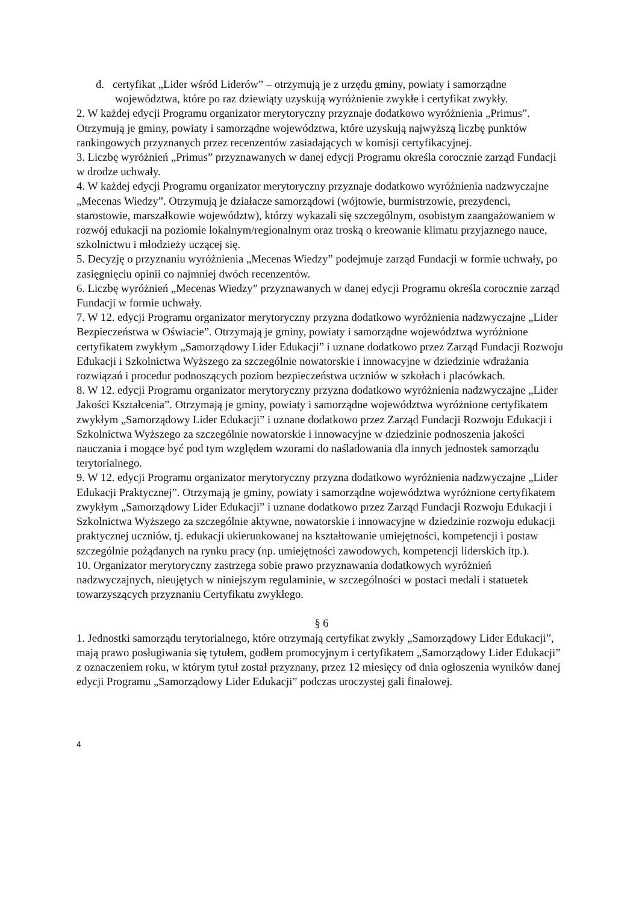d. certyfikat „Lider wśród Liderów” – otrzymują je z urzędu gminy, powiaty i samorządne województwa, które po raz dziewiąty uzyskują wyróżnienie zwykłe i certyfikat zwykły.
2. W każdej edycji Programu organizator merytoryczny przyznaje dodatkowo wyróżnienia „Primus”. Otrzymują je gminy, powiaty i samorządne województwa, które uzyskują najwyższą liczbę punktów rankingowych przyznanych przez recenzentów zasiadających w komisji certyfikacyjnej.
3. Liczbę wyróżnień „Primus” przyznawanych w danej edycji Programu określa corocznie zarząd Fundacji w drodze uchwały.
4. W każdej edycji Programu organizator merytoryczny przyznaje dodatkowo wyróżnienia nadzwyczajne „Mecenas Wiedzy”. Otrzymują je działacze samorządowi (wójtowie, burmistrzowie, prezydenci, starostowie, marszałkowie województw), którzy wykazali się szczególnym, osobistym zaangażowaniem w rozwój edukacji na poziomie lokalnym/regionalnym oraz troską o kreowanie klimatu przyjaznego nauce, szkolnictwu i młodzieży uczącej się.
5. Decyzję o przyznaniu wyróżnienia „Mecenas Wiedzy” podejmuje zarząd Fundacji w formie uchwały, po zasięgnięciu opinii co najmniej dwóch recenzentów.
6. Liczbę wyróżnień „Mecenas Wiedzy” przyznawanych w danej edycji Programu określa corocznie zarząd Fundacji w formie uchwały.
7. W 12. edycji Programu organizator merytoryczny przyzna dodatkowo wyróżnienia nadzwyczajne „Lider Bezpieczeństwa w Oświacie”. Otrzymają je gminy, powiaty i samorządne województwa wyróżnione certyfikatem zwykłym „Samorządowy Lider Edukacji” i uznane dodatkowo przez Zarząd Fundacji Rozwoju Edukacji i Szkolnictwa Wyższego za szczególnie nowatorskie i innowacyjne w dziedzinie wdrażania rozwiązań i procedur podnoszących poziom bezpieczeństwa uczniów w szkołach i placówkach.
8. W 12. edycji Programu organizator merytoryczny przyzna dodatkowo wyróżnienia nadzwyczajne „Lider Jakości Kształcenia”. Otrzymają je gminy, powiaty i samorządne województwa wyróżnione certyfikatem zwykłym „Samorządowy Lider Edukacji” i uznane dodatkowo przez Zarząd Fundacji Rozwoju Edukacji i Szkolnictwa Wyższego za szczególnie nowatorskie i innowacyjne w dziedzinie podnoszenia jakości nauczania i mogące być pod tym względem wzorami do naśladowania dla innych jednostek samorządu terytorialnego.
9. W 12. edycji Programu organizator merytoryczny przyzna dodatkowo wyróżnienia nadzwyczajne „Lider Edukacji Praktycznej”. Otrzymają je gminy, powiaty i samorządne województwa wyróżnione certyfikatem zwykłym „Samorządowy Lider Edukacji” i uznane dodatkowo przez Zarząd Fundacji Rozwoju Edukacji i Szkolnictwa Wyższego za szczególnie aktywne, nowatorskie i innowacyjne w dziedzinie rozwoju edukacji praktycznej uczniów, tj. edukacji ukierunkowanej na kształtowanie umiejętności, kompetencji i postaw szczególnie pożądanych na rynku pracy (np. umiejętności zawodowych, kompetencji liderskich itp.).
10. Organizator merytoryczny zastrzega sobie prawo przyznawania dodatkowych wyróżnień nadzwyczajnych, nieujętych w niniejszym regulaminie, w szczególności w postaci medali i statuetek towarzyszących przyznaniu Certyfikatu zwykłego.
§ 6
1. Jednostki samorządu terytorialnego, które otrzymają certyfikat zwykły „Samorządowy Lider Edukacji”, mają prawo posługiwania się tytułem, godłem promocyjnym i certyfikatem „Samorządowy Lider Edukacji” z oznaczeniem roku, w którym tytuł został przyznany, przez 12 miesięcy od dnia ogłoszenia wyników danej edycji Programu „Samorządowy Lider Edukacji” podczas uroczystej gali finałowej.
4